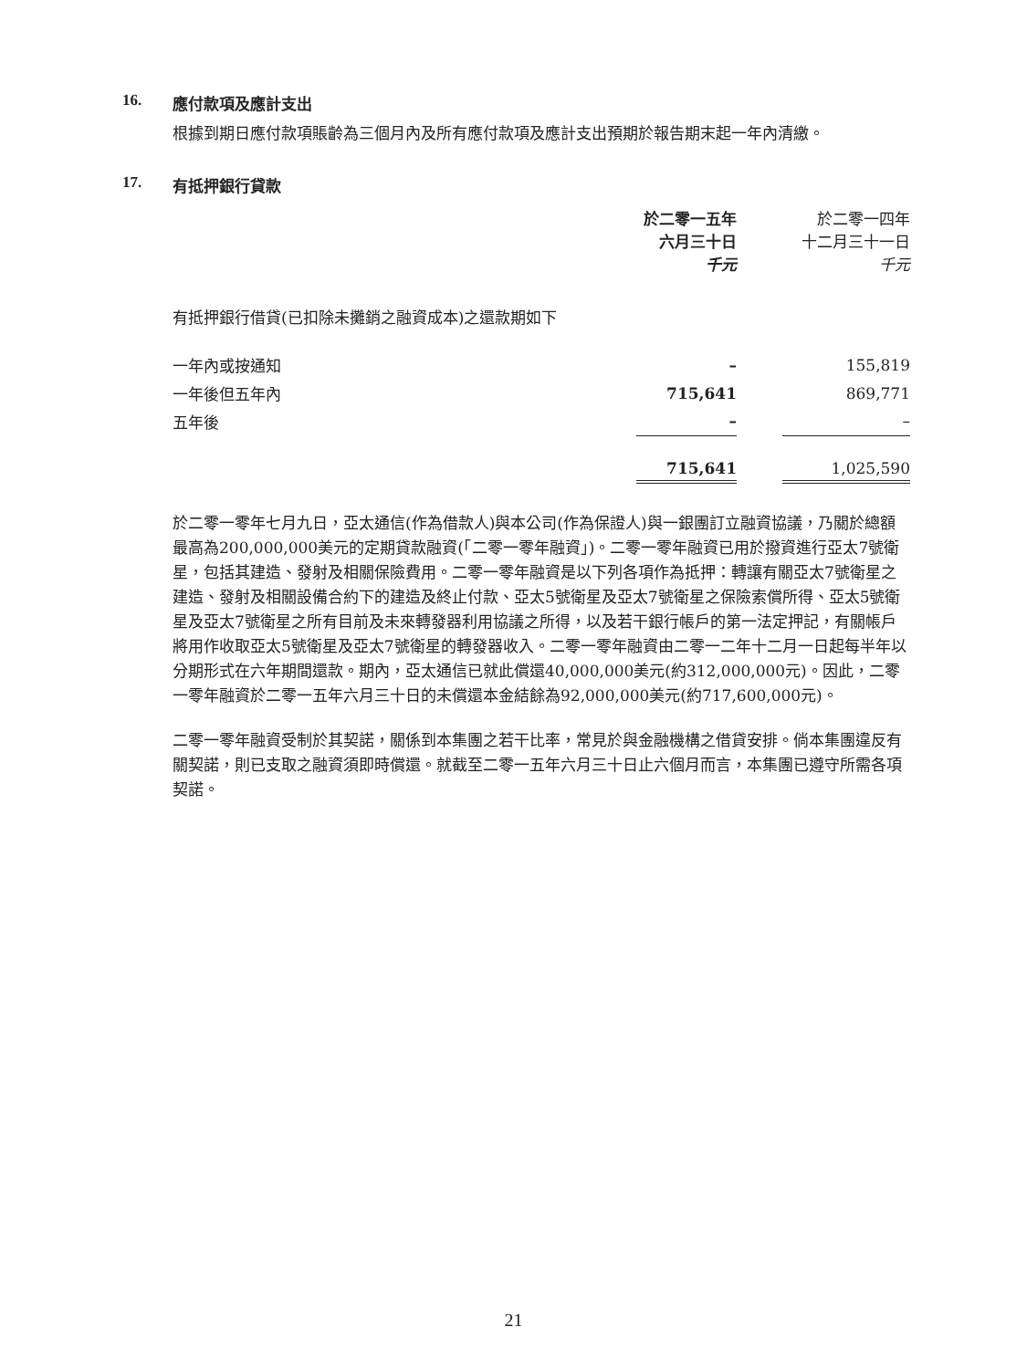16. 應付款項及應計支出
根據到期日應付款項賬齡為三個月內及所有應付款項及應計支出預期於報告期末起一年內清繳。
17. 有抵押銀行貸款
| | 於二零一五年 六月三十日 千元 | | 於二零一四年 十二月三十一日 千元 |
| --- | --- | --- | --- |
| 有抵押銀行借貸(已扣除未攤銷之融資成本)之還款期如下 | | | |
| 一年內或按通知 | – | | 155,819 |
| 一年後但五年內 | 715,641 | | 869,771 |
| 五年後 | – | | – |
| | 715,641 | | 1,025,590 |
於二零一零年七月九日，亞太通信(作為借款人)與本公司(作為保證人)與一銀團訂立融資協議，乃關於總額最高為200,000,000美元的定期貸款融資(「二零一零年融資」)。二零一零年融資已用於撥資進行亞太7號衛星，包括其建造、發射及相關保險費用。二零一零年融資是以下列各項作為抵押：轉讓有關亞太7號衛星之建造、發射及相關設備合約下的建造及終止付款、亞太5號衛星及亞太7號衛星之保險索償所得、亞太5號衛星及亞太7號衛星之所有目前及未來轉發器利用協議之所得，以及若干銀行帳戶的第一法定押記，有關帳戶將用作收取亞太5號衛星及亞太7號衛星的轉發器收入。二零一零年融資由二零一二年十二月一日起每半年以分期形式在六年期間還款。期內，亞太通信已就此償還40,000,000美元(約312,000,000元)。因此，二零一零年融資於二零一五年六月三十日的未償還本金結餘為92,000,000美元(約717,600,000元)。
二零一零年融資受制於其契諾，關係到本集團之若干比率，常見於與金融機構之借貸安排。倘本集團違反有關契諾，則已支取之融資須即時償還。就截至二零一五年六月三十日止六個月而言，本集團已遵守所需各項契諾。
21